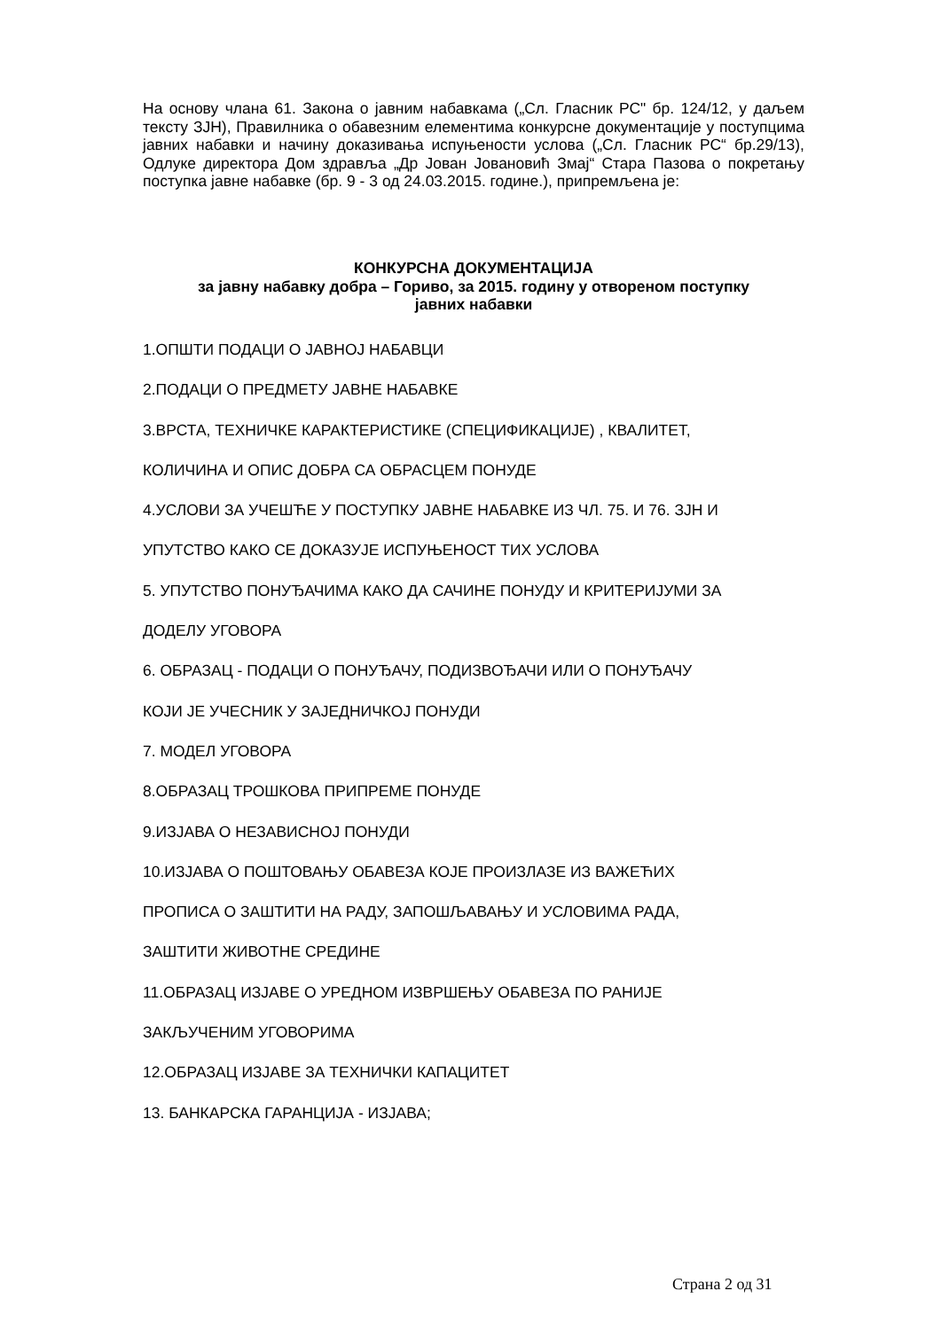На основу члана 61. Закона о јавним набавкама („Сл. Гласник РС" бр. 124/12, у даљем тексту ЗЈН), Правилника о обавезним елементима конкурсне документације у поступцима јавних набавки и начину доказивања испуњености услова („Сл. Гласник РС“ бр.29/13), Одлуке директора Дом здравља „Др Јован Јовановић Змај“ Стара Пазова о покретању поступка јавне набавке (бр. 9 - 3 од 24.03.2015. године.), припремљена је:
КОНКУРСНА ДОКУМЕНТАЦИЈА
за јавну набавку добра – Гориво, за 2015. годину у отвореном поступку
јавних набавки
1.ОПШТИ ПОДАЦИ О ЈАВНОЈ НАБАВЦИ
2.ПОДАЦИ О ПРЕДМЕТУ ЈАВНЕ НАБАВКЕ
3.ВРСТА, ТЕХНИЧКЕ КАРАКТЕРИСТИКЕ (СПЕЦИФИКАЦИЈЕ) , КВАЛИТЕТ,
КОЛИЧИНА И ОПИС ДОБРА СА ОБРАСЦЕМ ПОНУДЕ
4.УСЛОВИ ЗА УЧЕШЋЕ У ПОСТУПКУ ЈАВНЕ НАБАВКЕ ИЗ ЧЛ. 75. И 76. ЗЈН И
УПУТСТВО КАКО СЕ ДОКАЗУЈЕ ИСПУЊЕНОСТ ТИХ УСЛОВА
5. УПУТСТВО ПОНУЂАЧИМА КАКО ДА САЧИНЕ ПОНУДУ И КРИТЕРИЈУМИ ЗА
ДОДЕЛУ УГОВОРА
6. ОБРАЗАЦ - ПОДАЦИ О ПОНУЂАЧУ, ПОДИЗВОЂАЧИ ИЛИ О ПОНУЂАЧУ
КОЈИ ЈЕ УЧЕСНИК У ЗАЈЕДНИЧКОЈ ПОНУДИ
7. МОДЕЛ УГОВОРА
8.ОБРАЗАЦ ТРОШКОВА ПРИПРЕМЕ ПОНУДЕ
9.ИЗЈАВА О НЕЗАВИСНОЈ ПОНУДИ
10.ИЗЈАВА О ПОШТОВАЊУ ОБАВЕЗА КОЈЕ ПРОИЗЛАЗЕ ИЗ ВАЖЕЋИХ
ПРОПИСА О ЗАШТИТИ НА РАДУ, ЗАПОШЉАВАЊУ И УСЛОВИМА РАДА,
ЗАШТИТИ ЖИВОТНЕ СРЕДИНЕ
11.ОБРАЗАЦ ИЗЈАВЕ О УРЕДНОМ ИЗВРШЕЊУ ОБАВЕЗА ПО РАНИЈЕ
ЗАКЉУЧЕНИМ УГОВОРИМА
12.ОБРАЗАЦ ИЗЈАВЕ ЗА ТЕХНИЧКИ КАПАЦИТЕТ
13. БАНКАРСКА ГАРАНЦИЈА - ИЗЈАВА;
Страна 2 од 31